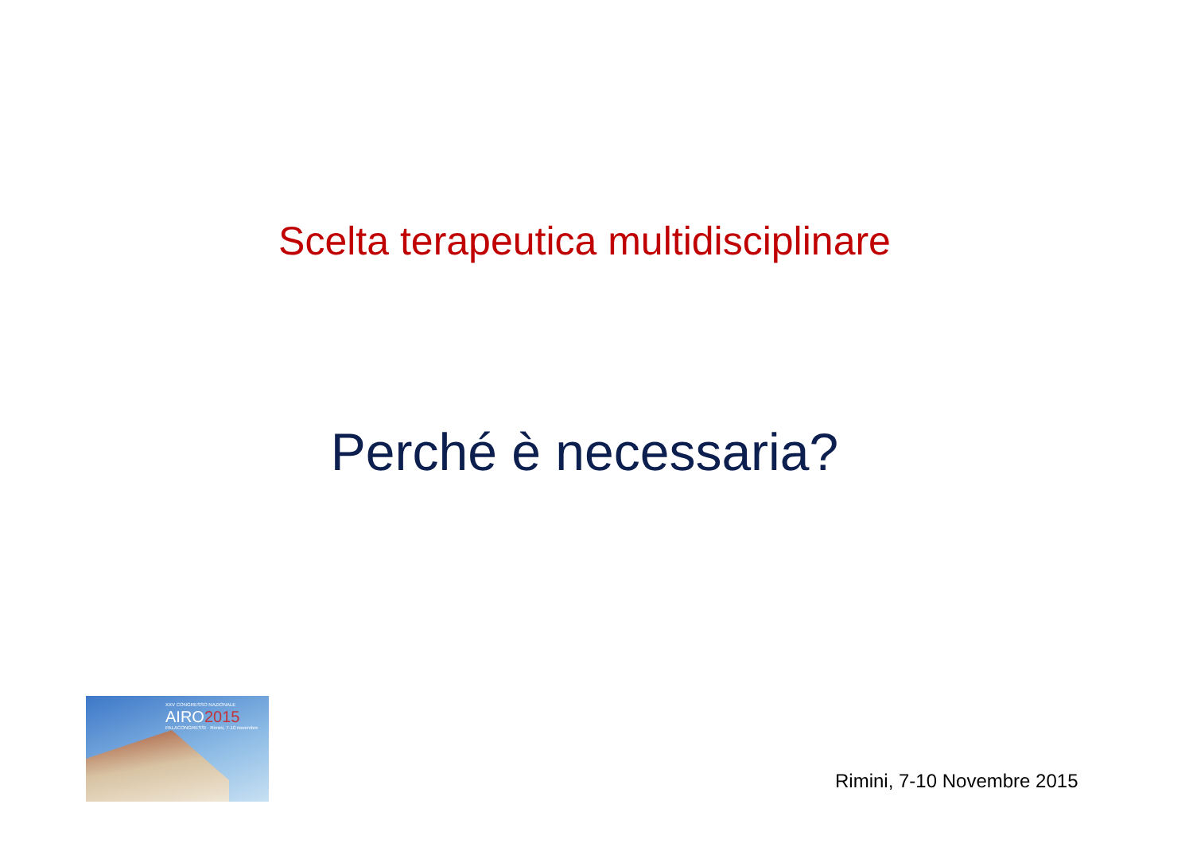Scelta terapeutica multidisciplinare
Perché è necessaria?
XXV CONGRESSO NAZIONALE
AIRO2015
PALACONGRESSI · Rimini, 7-10 novembre
Rimini, 7-10 Novembre 2015